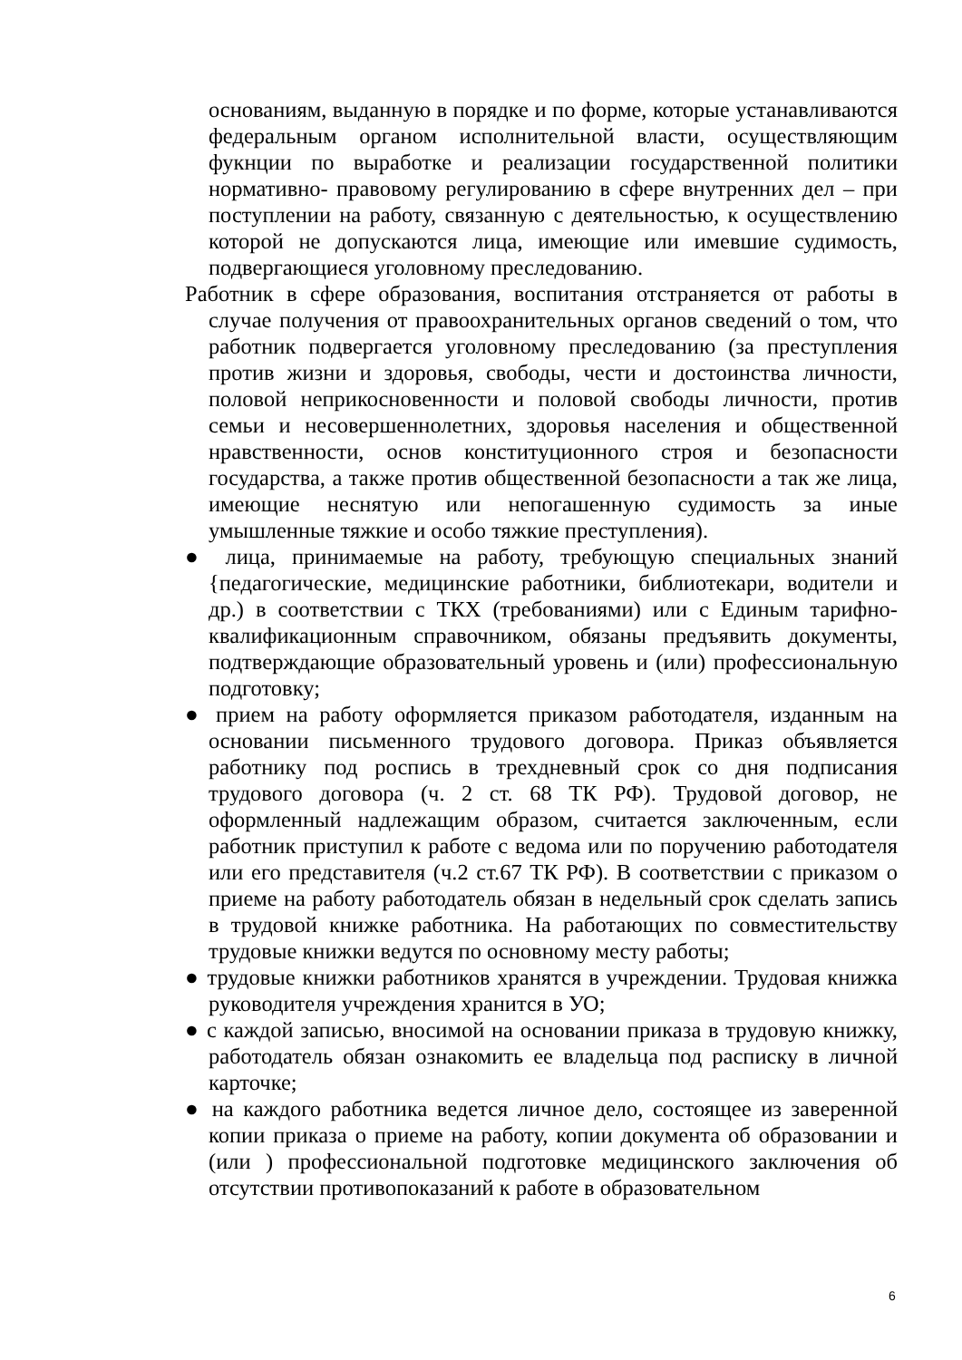основаниям, выданную в порядке и по форме, которые устанавливаются федеральным органом исполнительной власти, осуществляющим фукнции по выработке и реализации государственной политики нормативно- правовому регулированию в сфере внутренних дел – при поступлении на работу, связанную с деятельностью, к осуществлению которой не допускаются лица, имеющие или имевшие судимость, подвергающиеся уголовному преследованию.
Работник в сфере образования, воспитания отстраняется от работы в случае получения от правоохранительных органов сведений о том, что работник подвергается уголовному преследованию (за преступления против жизни и здоровья, свободы, чести и достоинства личности, половой неприкосновенности и половой свободы личности, против семьи и несовершеннолетних, здоровья населения и общественной нравственности, основ конституционного строя и безопасности государства, а также против общественной безопасности а так же лица, имеющие неснятую или непогашенную судимость за иные умышленные тяжкие и особо тяжкие преступления).
● лица, принимаемые на работу, требующую специальных знаний {педагогические, медицинские работники, библиотекари, водители и др.) в соответствии с ТКХ (требованиями) или с Единым тарифно-квалификационным справочником, обязаны предъявить документы, подтверждающие образовательный уровень и (или) профессиональную подготовку;
● прием на работу оформляется приказом работодателя, изданным на основании письменного трудового договора. Приказ объявляется работнику под роспись в трехдневный срок со дня подписания трудового договора (ч. 2 ст. 68 ТК РФ). Трудовой договор, не оформленный надлежащим образом, считается заключенным, если работник приступил к работе с ведома или по поручению работодателя или его представителя (ч.2 ст.67 ТК РФ). В соответствии с приказом о приеме на работу работодатель обязан в недельный срок сделать запись в трудовой книжке работника. На работающих по совместительству трудовые книжки ведутся по основному месту работы;
● трудовые книжки работников хранятся в учреждении. Трудовая книжка руководителя учреждения хранится в УО;
● с каждой записью, вносимой на основании приказа в трудовую книжку, работодатель обязан ознакомить ее владельца под расписку в личной карточке;
● на каждого работника ведется личное дело, состоящее из заверенной копии приказа о приеме на работу, копии документа об образовании и (или ) профессиональной подготовке медицинского заключения об отсутствии противопоказаний к работе в образовательном
6